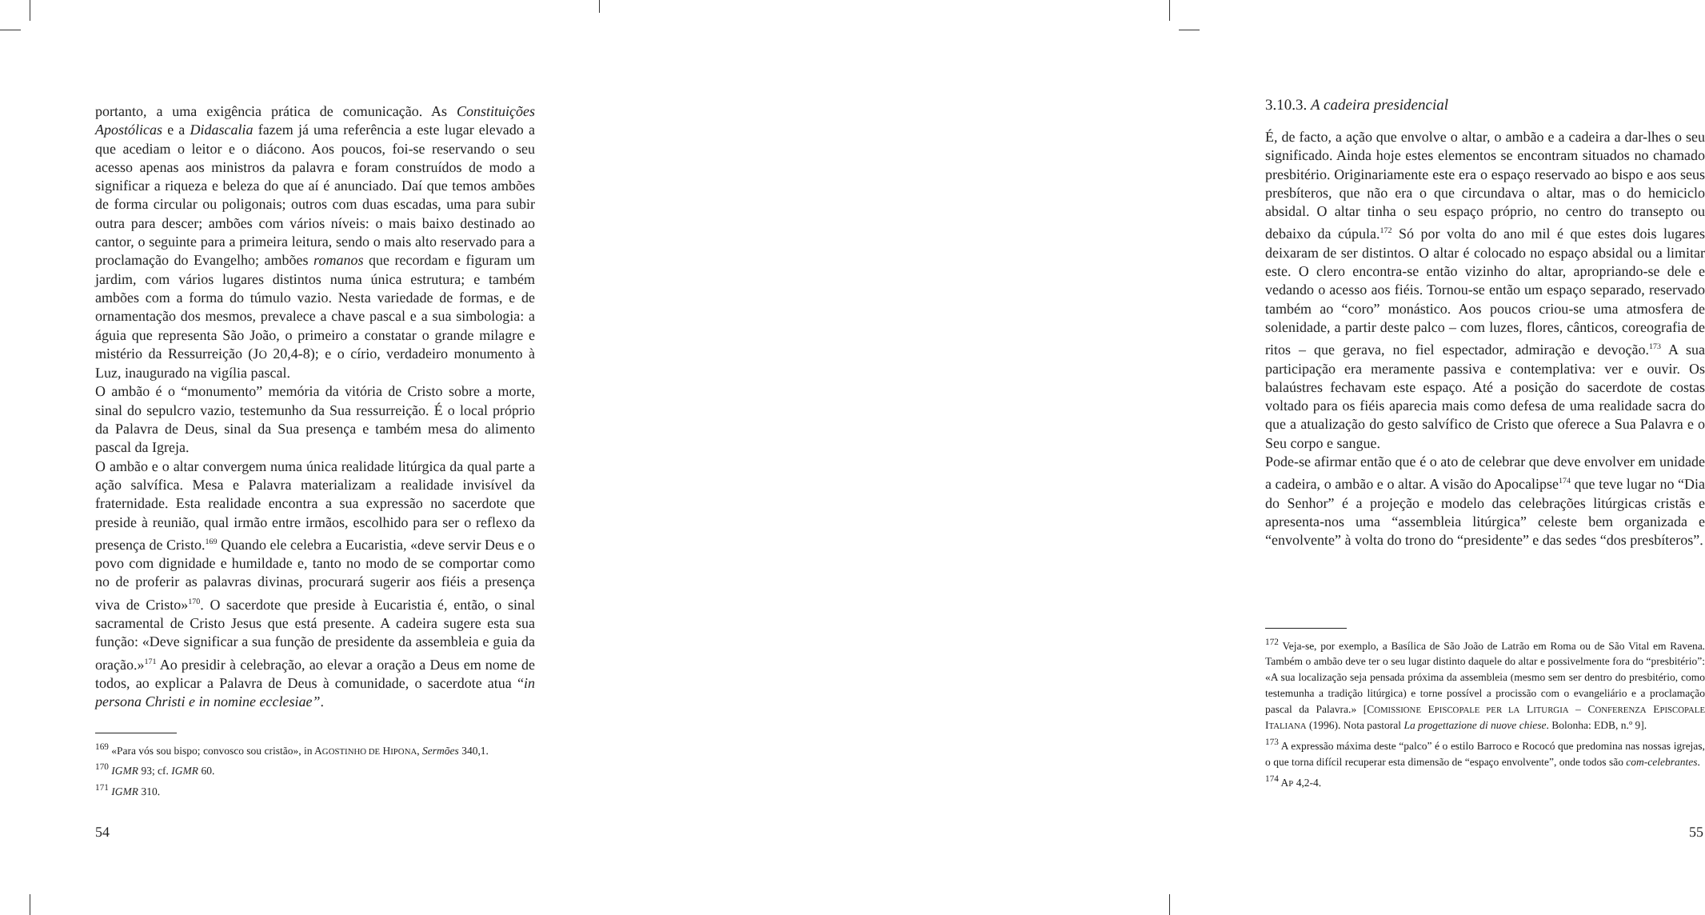portanto, a uma exigência prática de comunicação. As Constituições Apostólicas e a Didascalia fazem já uma referência a este lugar elevado a que acediam o leitor e o diácono. Aos poucos, foi-se reservando o seu acesso apenas aos ministros da palavra e foram construídos de modo a significar a riqueza e beleza do que aí é anunciado. Daí que temos ambões de forma circular ou poligonais; outros com duas escadas, uma para subir outra para descer; ambões com vários níveis: o mais baixo destinado ao cantor, o seguinte para a primeira leitura, sendo o mais alto reservado para a proclamação do Evangelho; ambões romanos que recordam e figuram um jardim, com vários lugares distintos numa única estrutura; e também ambões com a forma do túmulo vazio. Nesta variedade de formas, e de ornamentação dos mesmos, prevalece a chave pascal e a sua simbologia: a águia que representa São João, o primeiro a constatar o grande milagre e mistério da Ressurreição (JO 20,4-8); e o círio, verdadeiro monumento à Luz, inaugurado na vigília pascal.
O ambão é o “monumento” memória da vitória de Cristo sobre a morte, sinal do sepulcro vazio, testemunho da Sua ressurreição. É o local próprio da Palavra de Deus, sinal da Sua presença e também mesa do alimento pascal da Igreja.
O ambão e o altar convergem numa única realidade litúrgica da qual parte a ação salvífica. Mesa e Palavra materializam a realidade invisível da fraternidade. Esta realidade encontra a sua expressão no sacerdote que preside à reunião, qual irmão entre irmãos, escolhido para ser o reflexo da presença de Cristo.<sup>169</sup> Quando ele celebra a Eucaristia, «deve servir Deus e o povo com dignidade e humildade e, tanto no modo de se comportar como no de proferir as palavras divinas, procurará sugerir aos fiéis a presença viva de Cristo»<sup>170</sup>. O sacerdote que preside à Eucaristia é, então, o sinal sacramental de Cristo Jesus que está presente. A cadeira sugere esta sua função: «Deve significar a sua função de presidente da assembleia e guia da oração.»<sup>171</sup> Ao presidir à celebração, ao elevar a oração a Deus em nome de todos, ao explicar a Palavra de Deus à comunidade, o sacerdote atua “in persona Christi e in nomine ecclesiae”.
<sup>169</sup> «Para vós sou bispo; convosco sou cristão», in AGOSTINHO DE HIPONA, Sermões 340,1.
<sup>170</sup> IGMR 93; cf. IGMR 60.
<sup>171</sup> IGMR 310.
54
3.10.3. A cadeira presidencial
É, de facto, a ação que envolve o altar, o ambão e a cadeira a dar-lhes o seu significado. Ainda hoje estes elementos se encontram situados no chamado presbitério. Originariamente este era o espaço reservado ao bispo e aos seus presbíteros, que não era o que circundava o altar, mas o do hemiciclo absidal. O altar tinha o seu espaço próprio, no centro do transepto ou debaixo da cúpula.<sup>172</sup> Só por volta do ano mil é que estes dois lugares deixaram de ser distintos. O altar é colocado no espaço absidal ou a limitar este. O clero encontra-se então vizinho do altar, apropriando-se dele e vedando o acesso aos fiéis. Tornou-se então um espaço separado, reservado também ao “coro” monástico. Aos poucos criou-se uma atmosfera de solenidade, a partir deste palco – com luzes, flores, cânticos, coreografia de ritos – que gerava, no fiel espectador, admiração e devoção.<sup>173</sup> A sua participação era meramente passiva e contemplativa: ver e ouvir. Os balaústres fechavam este espaço. Até a posição do sacerdote de costas voltado para os fiéis aparecia mais como defesa de uma realidade sacra do que a atualização do gesto salvífico de Cristo que oferece a Sua Palavra e o Seu corpo e sangue.
Pode-se afirmar então que é o ato de celebrar que deve envolver em unidade a cadeira, o ambão e o altar. A visão do Apocalipse<sup>174</sup> que teve lugar no “Dia do Senhor” é a projeção e modelo das celebrações litúrgicas cristãs e apresenta-nos uma “assembleia litúrgica” celeste bem organizada e “envolvente” à volta do trono do “presidente” e das sedes “dos presbíteros”.
<sup>172</sup> Veja-se, por exemplo, a Basílica de São João de Latrão em Roma ou de São Vital em Ravena. Também o ambão deve ter o seu lugar distinto daquele do altar e possivelmente fora do “presbitério”: «A sua localização seja pensada próxima da assembleia (mesmo sem ser dentro do presbitério, como testemunha a tradição litúrgica) e torne possível a procissão com o evangeliário e a proclamação pascal da Palavra.» [COMISSIONE EPISCOPALE PER LA LITURGIA – CONFERENZA EPISCOPALE ITALIANA (1996). Nota pastoral La progettazione di nuove chiese. Bolonha: EDB, n.º 9].
<sup>173</sup> A expressão máxima deste “palco” é o estilo Barroco e Rococó que predomina nas nossas igrejas, o que torna difícil recuperar esta dimensão de “espaço envolvente”, onde todos são com-celebrantes.
<sup>174</sup> AP 4,2-4.
55